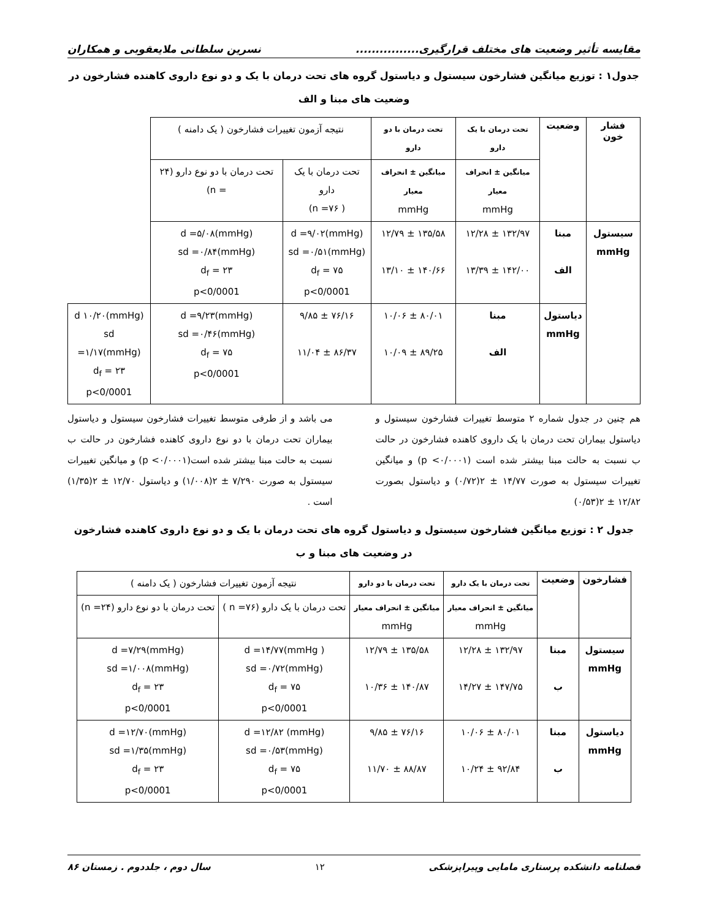مقایسه تأثیر وضعیت های مختلف قرارگیری................ نسرین سلطانی ملایعقوبی و همکاران
جدول۱ : توزیع میانگین فشارخون سیستول و دیاستول گروه های تحت درمان با یک و دو نوع داروی کاهنده فشارخون در وضعیت های مبنا و الف
| فشار خون | وضعیت | تحت درمان با یک دارو | تحت درمان با دو دارو | نتیجه آزمون تغییرات فشارخون ( یک دامنه ) | | |
| | | میانگین ± انحراف معیار mmHg | میانگین ± انحراف معیار mmHg | تحت درمان با یک دارو ( n =۷۶) | تحت درمان با دو نوع دارو (۲۴ = n) | |
| سیستول mmHg | مبنا الف | ۱۳۲/۹۷ ± ۱۲/۲۸ ۱۴۲/۰۰ ± ۱۳/۳۹ | ۱۳۵/۵۸ ± ۱۲/۷۹ ۱۴۰/۶۶ ± ۱۳/۱۰ | d =۹/۰۲(mmHg) sd =۰/۵۱(mmHg) d<sub>f</sub> = ۷۵ p<0/0001 | d =۵/۰۸(mmHg) sd =۰/۸۴(mmHg) d<sub>f</sub> = ۲۳ p<0/0001 | |
| | دیاستول mmHg | مبنا الف | ۸۰/۰۱ ± ۱۰/۰۶ ۸۹/۲۵ ± ۱۰/۰۹ | ۷۶/۱۶ ± ۹/۸۵ ۸۶/۳۷ ± ۱۱/۰۴ | d =۹/۲۳(mmHg) sd =۰/۴۶(mmHg) d<sub>f</sub> = ۷۵ p<0/0001 | d ۱۰/۲۰(mmHg) sd =۱/۱۷(mmHg) d<sub>f</sub> = ۲۳ p<0/0001 |
هم چنین در جدول شماره ۲ متوسط تغییرات فشارخون سیستول و دیاستول بیماران تحت درمان با یک داروی کاهنده فشارخون در حالت ب نسبت به حالت مبنا بیشتر شده است (p <۰/۰۰۰۱) و میانگین تغییرات سیستول به صورت ۱۴/۷۷ ± ۲(۰/۷۲) و دیاستول بصورت ۱۲/۸۲ ± ۲(۰/۵۳)
می باشد و از طرفی متوسط تغییرات فشارخون سیستول و دیاستول بیماران تحت درمان با دو نوع داروی کاهنده فشارخون در حالت ب نسبت به حالت مبنا بیشتر شده است(p <۰/۰۰۰۱) و میانگین تغییرات سیستول به صورت ۷/۲۹۰ ± ۲(۱/۰۰۸) و دیاستول ۱۲/۷۰ ± ۲(۱/۳۵) است .
جدول ۲ : توزیع میانگین فشارخون سیستول و دیاستول گروه های تحت درمان با یک و دو نوع داروی کاهنده فشارخون در وضعیت های مبنا و ب
| فشارخون | وضعیت | تحت درمان با یک دارو | تحت درمان با دو دارو | نتیجه آزمون تغییرات فشارخون ( یک دامنه ) | |
| | | میانگین ± انحراف معیار mmHg | میانگین ± انحراف معیار mmHg | تحت درمان با یک دارو (۷۶= n ) | تحت درمان با دو نوع دارو (۲۴= n) |
| سیستول mmHg | مبنا ب | ۱۳۲/۹۷ ± ۱۲/۲۸ ۱۴۷/۷۵ ± ۱۴/۲۷ | ۱۳۵/۵۸ ± ۱۲/۷۹ ۱۴۰/۸۷ ± ۱۰/۳۶ | d =۱۴/۷۷(mmHg ) sd =۰/۷۲(mmHg) d<sub>f</sub> = ۷۵ p<0/0001 | d =۷/۲۹(mmHg) sd =۱/۰۰۸(mmHg) d<sub>f</sub> = ۲۳ p<0/0001 |
| دیاستول mmHg | مبنا ب | ۸۰/۰۱ ± ۱۰/۰۶ ۹۲/۸۴ ± ۱۰/۲۴ | ۷۶/۱۶ ± ۹/۸۵ ۸۸/۸۷ ± ۱۱/۷۰ | d =۱۲/۸۲ (mmHg) sd =۰/۵۳(mmHg) d<sub>f</sub> = ۷۵ p<0/0001 | d =۱۲/۷۰(mmHg) sd =۱/۳۵(mmHg) d<sub>f</sub> = ۲۳ p<0/0001 |
فصلنامه دانشکده پرستاری مامایی وپیراپزشکی ۱۲ سال دوم ، جلددوم . زمستان ۸۶